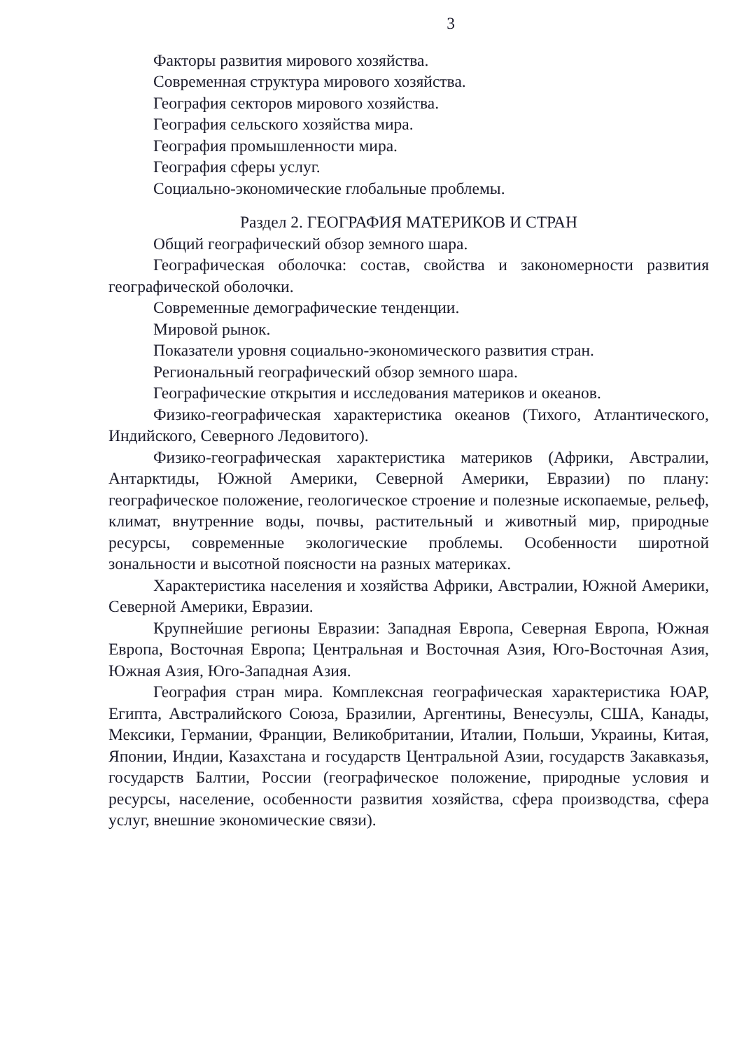3
Факторы развития мирового хозяйства.
Современная структура мирового хозяйства.
География секторов мирового хозяйства.
География сельского хозяйства мира.
География промышленности мира.
География сферы услуг.
Социально-экономические глобальные проблемы.
Раздел 2. ГЕОГРАФИЯ МАТЕРИКОВ И СТРАН
Общий географический обзор земного шара.
Географическая оболочка: состав, свойства и закономерности развития географической оболочки.
Современные демографические тенденции.
Мировой рынок.
Показатели уровня социально-экономического развития стран.
Региональный географический обзор земного шара.
Географические открытия и исследования материков и океанов.
Физико-географическая характеристика океанов (Тихого, Атлантического, Индийского, Северного Ледовитого).
Физико-географическая характеристика материков (Африки, Австралии, Антарктиды, Южной Америки, Северной Америки, Евразии) по плану: географическое положение, геологическое строение и полезные ископаемые, рельеф, климат, внутренние воды, почвы, растительный и животный мир, природные ресурсы, современные экологические проблемы. Особенности широтной зональности и высотной поясности на разных материках.
Характеристика населения и хозяйства Африки, Австралии, Южной Америки, Северной Америки, Евразии.
Крупнейшие регионы Евразии: Западная Европа, Северная Европа, Южная Европа, Восточная Европа; Центральная и Восточная Азия, Юго-Восточная Азия, Южная Азия, Юго-Западная Азия.
География стран мира. Комплексная географическая характеристика ЮАР, Египта, Австралийского Союза, Бразилии, Аргентины, Венесуэлы, США, Канады, Мексики, Германии, Франции, Великобритании, Италии, Польши, Украины, Китая, Японии, Индии, Казахстана и государств Центральной Азии, государств Закавказья, государств Балтии, России (географическое положение, природные условия и ресурсы, население, особенности развития хозяйства, сфера производства, сфера услуг, внешние экономические связи).